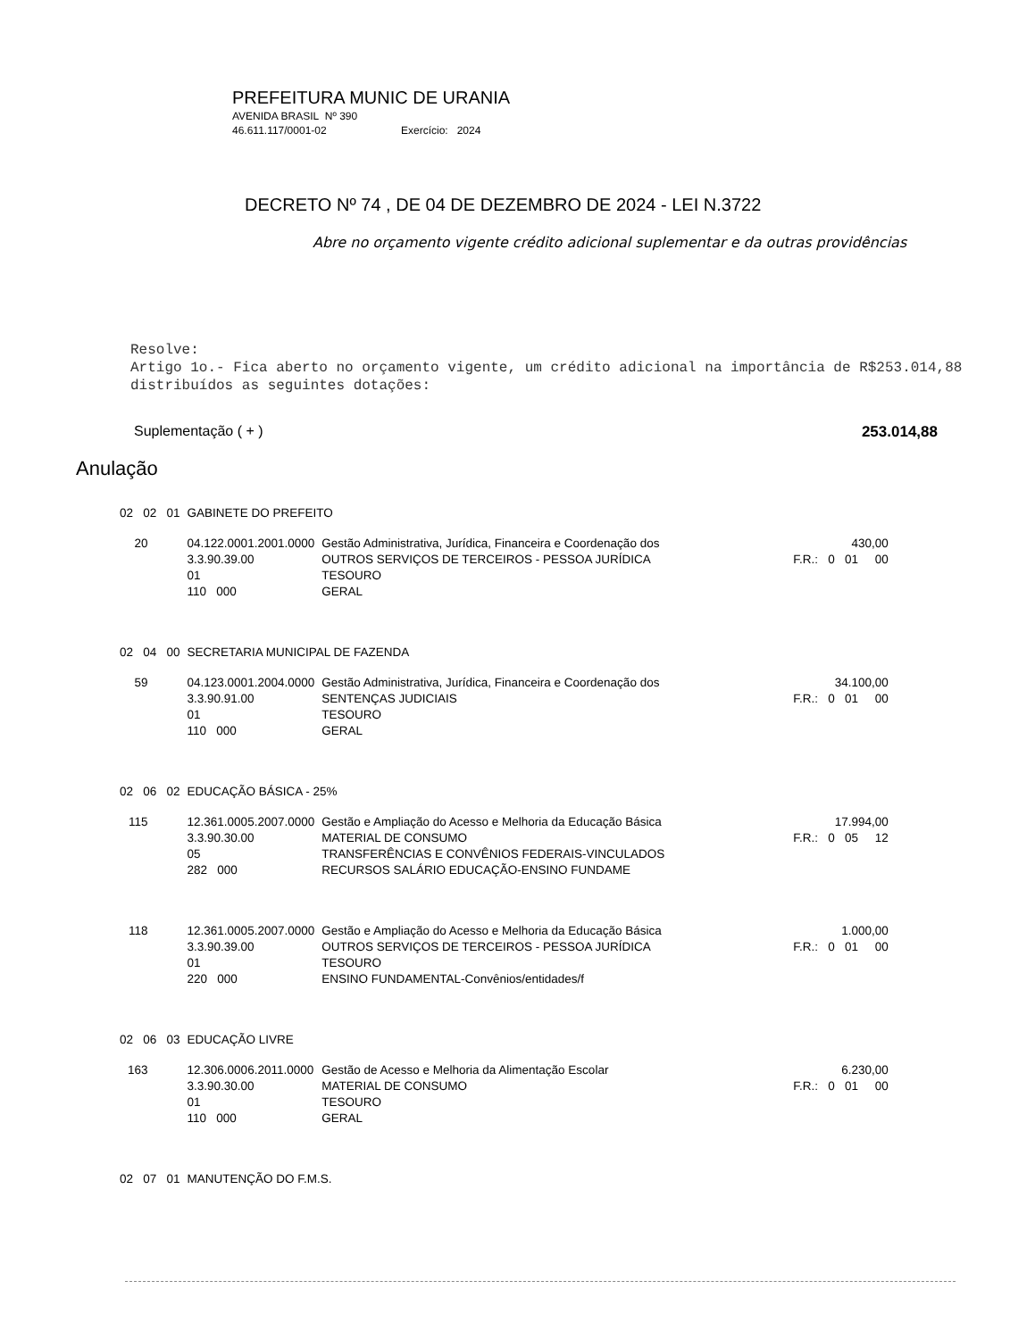PREFEITURA MUNIC DE URANIA
AVENIDA BRASIL Nº 390
46.611.117/0001-02 Exercício: 2024
DECRETO Nº 74 , DE 04 DE DEZEMBRO DE 2024 - LEI N.3722
Abre no orçamento vigente crédito adicional suplementar e da outras providências
Resolve:
Artigo 1o.- Fica aberto no orçamento vigente, um crédito adicional na importância de R$253.014,88 distribuídos as seguintes dotações:
Suplementação ( + ) 253.014,88
Anulação
| 02 02 01 | GABINETE DO PREFEITO | | |
| 20 | 04.122.0001.2001.0000 3.3.90.39.00 01 110 000 | Gestão Administrativa, Jurídica, Financeira e Coordenação dos OUTROS SERVIÇOS DE TERCEIROS - PESSOA JURÍDICA TESOURO GERAL | 430,00 F.R.: 0 01 00 |
| 02 04 00 | SECRETARIA MUNICIPAL DE FAZENDA | | |
| 59 | 04.123.0001.2004.0000 3.3.90.91.00 01 110 000 | Gestão Administrativa, Jurídica, Financeira e Coordenação dos SENTENÇAS JUDICIAIS TESOURO GERAL | 34.100,00 F.R.: 0 01 00 |
| 02 06 02 | EDUCAÇÃO BÁSICA - 25% | | |
| 115 | 12.361.0005.2007.0000 3.3.90.30.00 05 282 000 | Gestão e Ampliação do Acesso e Melhoria da Educação Básica MATERIAL DE CONSUMO TRANSFERÊNCIAS E CONVÊNIOS FEDERAIS-VINCULADOS RECURSOS SALÁRIO EDUCAÇÃO-ENSINO FUNDAME | 17.994,00 F.R.: 0 05 12 |
| 118 | 12.361.0005.2007.0000 3.3.90.39.00 01 220 000 | Gestão e Ampliação do Acesso e Melhoria da Educação Básica OUTROS SERVIÇOS DE TERCEIROS - PESSOA JURÍDICA TESOURO ENSINO FUNDAMENTAL-Convênios/entidades/f | 1.000,00 F.R.: 0 01 00 |
| 02 06 03 | EDUCAÇÃO LIVRE | | |
| 163 | 12.306.0006.2011.0000 3.3.90.30.00 01 110 000 | Gestão de Acesso e Melhoria da Alimentação Escolar MATERIAL DE CONSUMO TESOURO GERAL | 6.230,00 F.R.: 0 01 00 |
| 02 07 01 | MANUTENÇÃO DO F.M.S. | | |